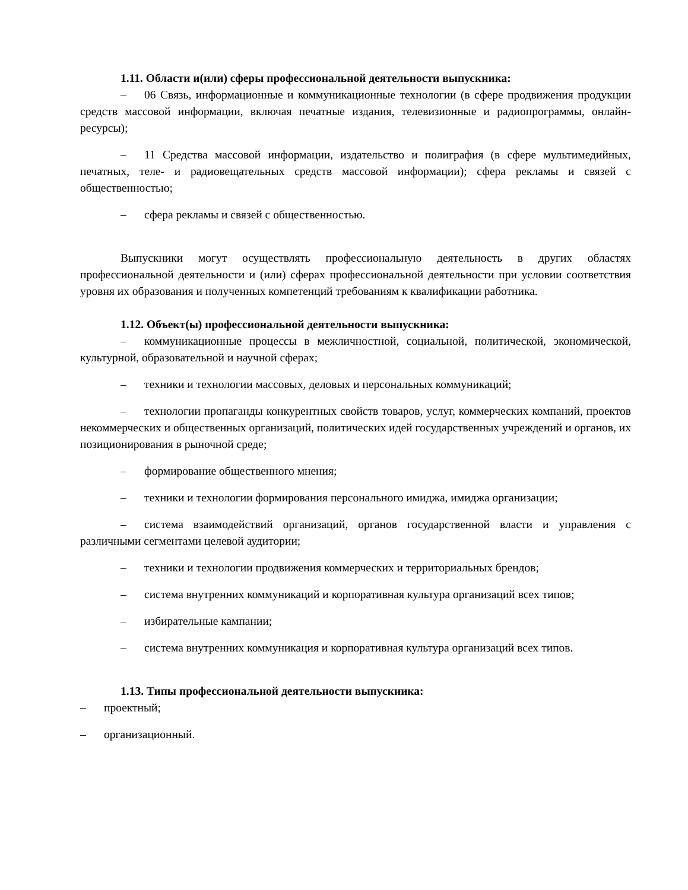1.11. Области и(или) сферы профессиональной деятельности выпускника:
– 06 Связь, информационные и коммуникационные технологии (в сфере продвижения продукции средств массовой информации, включая печатные издания, телевизионные и радиопрограммы, онлайн-ресурсы);
– 11 Средства массовой информации, издательство и полиграфия (в сфере мультимедийных, печатных, теле- и радиовещательных средств массовой информации); сфера рекламы и связей с общественностью;
– сфера рекламы и связей с общественностью.
Выпускники могут осуществлять профессиональную деятельность в других областях профессиональной деятельности и (или) сферах профессиональной деятельности при условии соответствия уровня их образования и полученных компетенций требованиям к квалификации работника.
1.12. Объект(ы) профессиональной деятельности выпускника:
– коммуникационные процессы в межличностной, социальной, политической, экономической, культурной, образовательной и научной сферах;
– техники и технологии массовых, деловых и персональных коммуникаций;
– технологии пропаганды конкурентных свойств товаров, услуг, коммерческих компаний, проектов некоммерческих и общественных организаций, политических идей государственных учреждений и органов, их позиционирования в рыночной среде;
– формирование общественного мнения;
– техники и технологии формирования персонального имиджа, имиджа организации;
– система взаимодействий организаций, органов государственной власти и управления с различными сегментами целевой аудитории;
– техники и технологии продвижения коммерческих и территориальных брендов;
– система внутренних коммуникаций и корпоративная культура организаций всех типов;
– избирательные кампании;
– система внутренних коммуникация и корпоративная культура организаций всех типов.
1.13. Типы профессиональной деятельности выпускника:
– проектный;
– организационный.